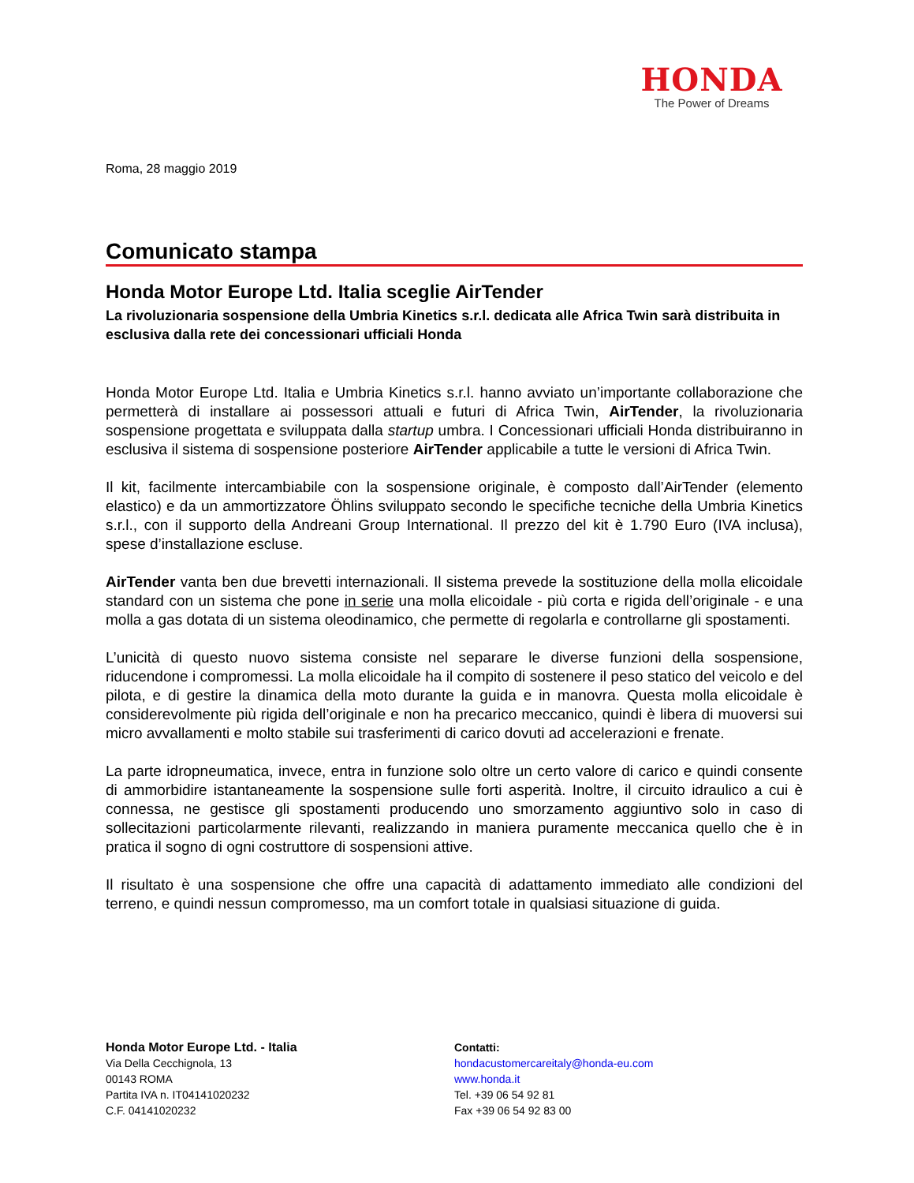HONDA
The Power of Dreams
Roma, 28 maggio 2019
Comunicato stampa
Honda Motor Europe Ltd. Italia sceglie AirTender
La rivoluzionaria sospensione della Umbria Kinetics s.r.l. dedicata alle Africa Twin sarà distribuita in esclusiva dalla rete dei concessionari ufficiali Honda
Honda Motor Europe Ltd. Italia e Umbria Kinetics s.r.l. hanno avviato un’importante collaborazione che permetterà di installare ai possessori attuali e futuri di Africa Twin, AirTender, la rivoluzionaria sospensione progettata e sviluppata dalla startup umbra. I Concessionari ufficiali Honda distribuiranno in esclusiva il sistema di sospensione posteriore AirTender applicabile a tutte le versioni di Africa Twin.
Il kit, facilmente intercambiabile con la sospensione originale, è composto dall’AirTender (elemento elastico) e da un ammortizzatore Öhlins sviluppato secondo le specifiche tecniche della Umbria Kinetics s.r.l., con il supporto della Andreani Group International. Il prezzo del kit è 1.790 Euro (IVA inclusa), spese d’installazione escluse.
AirTender vanta ben due brevetti internazionali. Il sistema prevede la sostituzione della molla elicoidale standard con un sistema che pone in serie una molla elicoidale - più corta e rigida dell’originale - e una molla a gas dotata di un sistema oleodinamico, che permette di regolarla e controllarne gli spostamenti.
L’unicità di questo nuovo sistema consiste nel separare le diverse funzioni della sospensione, riducendone i compromessi. La molla elicoidale ha il compito di sostenere il peso statico del veicolo e del pilota, e di gestire la dinamica della moto durante la guida e in manovra. Questa molla elicoidale è considerevolmente più rigida dell’originale e non ha precarico meccanico, quindi è libera di muoversi sui micro avvallamenti e molto stabile sui trasferimenti di carico dovuti ad accelerazioni e frenate.
La parte idropneumatica, invece, entra in funzione solo oltre un certo valore di carico e quindi consente di ammorbidire istantaneamente la sospensione sulle forti asperità. Inoltre, il circuito idraulico a cui è connessa, ne gestisce gli spostamenti producendo uno smorzamento aggiuntivo solo in caso di sollecitazioni particolarmente rilevanti, realizzando in maniera puramente meccanica quello che è in pratica il sogno di ogni costruttore di sospensioni attive.
Il risultato è una sospensione che offre una capacità di adattamento immediato alle condizioni del terreno, e quindi nessun compromesso, ma un comfort totale in qualsiasi situazione di guida.
Honda Motor Europe Ltd. - Italia
Via Della Cecchignola, 13
00143 ROMA
Partita IVA n. IT04141020232
C.F. 04141020232
Contatti:
hondacustomercareitaly@honda-eu.com
www.honda.it
Tel. +39 06 54 92 81
Fax +39 06 54 92 83 00